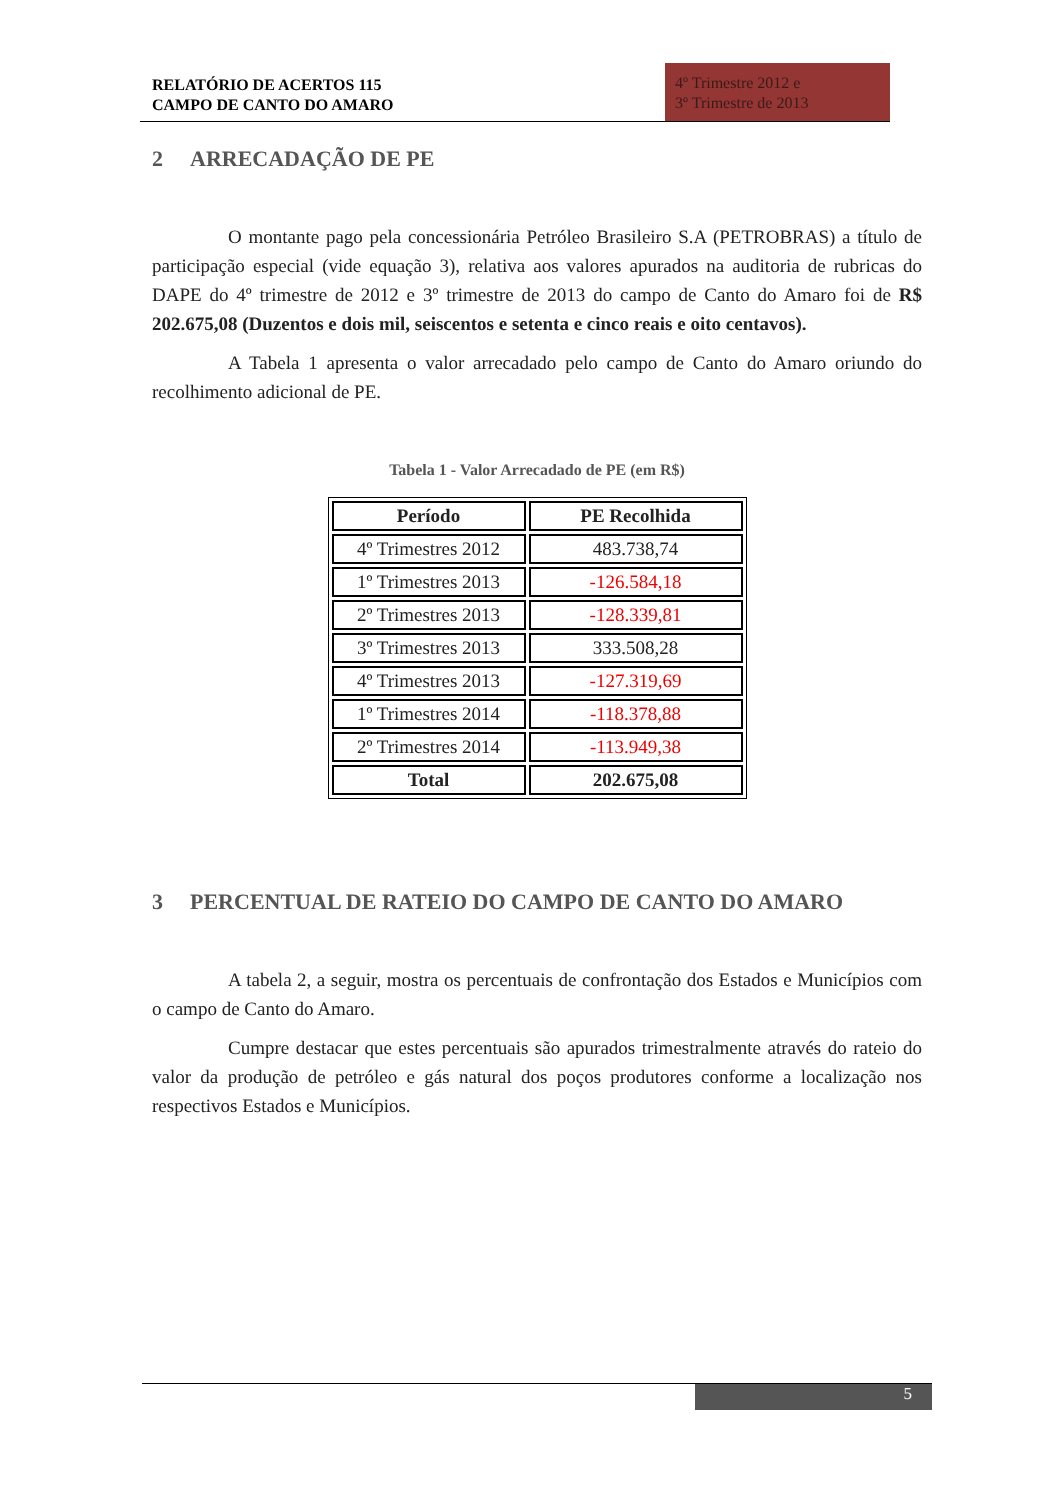RELATÓRIO DE ACERTOS 115
CAMPO DE CANTO DO AMARO
4º Trimestre 2012 e
3º Trimestre de 2013
2 ARRECADAÇÃO DE PE
O montante pago pela concessionária Petróleo Brasileiro S.A (PETROBRAS) a título de participação especial (vide equação 3), relativa aos valores apurados na auditoria de rubricas do DAPE do 4º trimestre de 2012 e 3º trimestre de 2013 do campo de Canto do Amaro foi de R$ 202.675,08 (Duzentos e dois mil, seiscentos e setenta e cinco reais e oito centavos).
A Tabela 1 apresenta o valor arrecadado pelo campo de Canto do Amaro oriundo do recolhimento adicional de PE.
Tabela 1 - Valor Arrecadado de PE (em R$)
| Período | PE Recolhida |
| --- | --- |
| 4º Trimestres 2012 | 483.738,74 |
| 1º Trimestres 2013 | -126.584,18 |
| 2º Trimestres 2013 | -128.339,81 |
| 3º Trimestres 2013 | 333.508,28 |
| 4º Trimestres 2013 | -127.319,69 |
| 1º Trimestres 2014 | -118.378,88 |
| 2º Trimestres 2014 | -113.949,38 |
| Total | 202.675,08 |
3 PERCENTUAL DE RATEIO DO CAMPO DE CANTO DO AMARO
A tabela 2, a seguir, mostra os percentuais de confrontação dos Estados e Municípios com o campo de Canto do Amaro.
Cumpre destacar que estes percentuais são apurados trimestralmente através do rateio do valor da produção de petróleo e gás natural dos poços produtores conforme a localização nos respectivos Estados e Municípios.
5